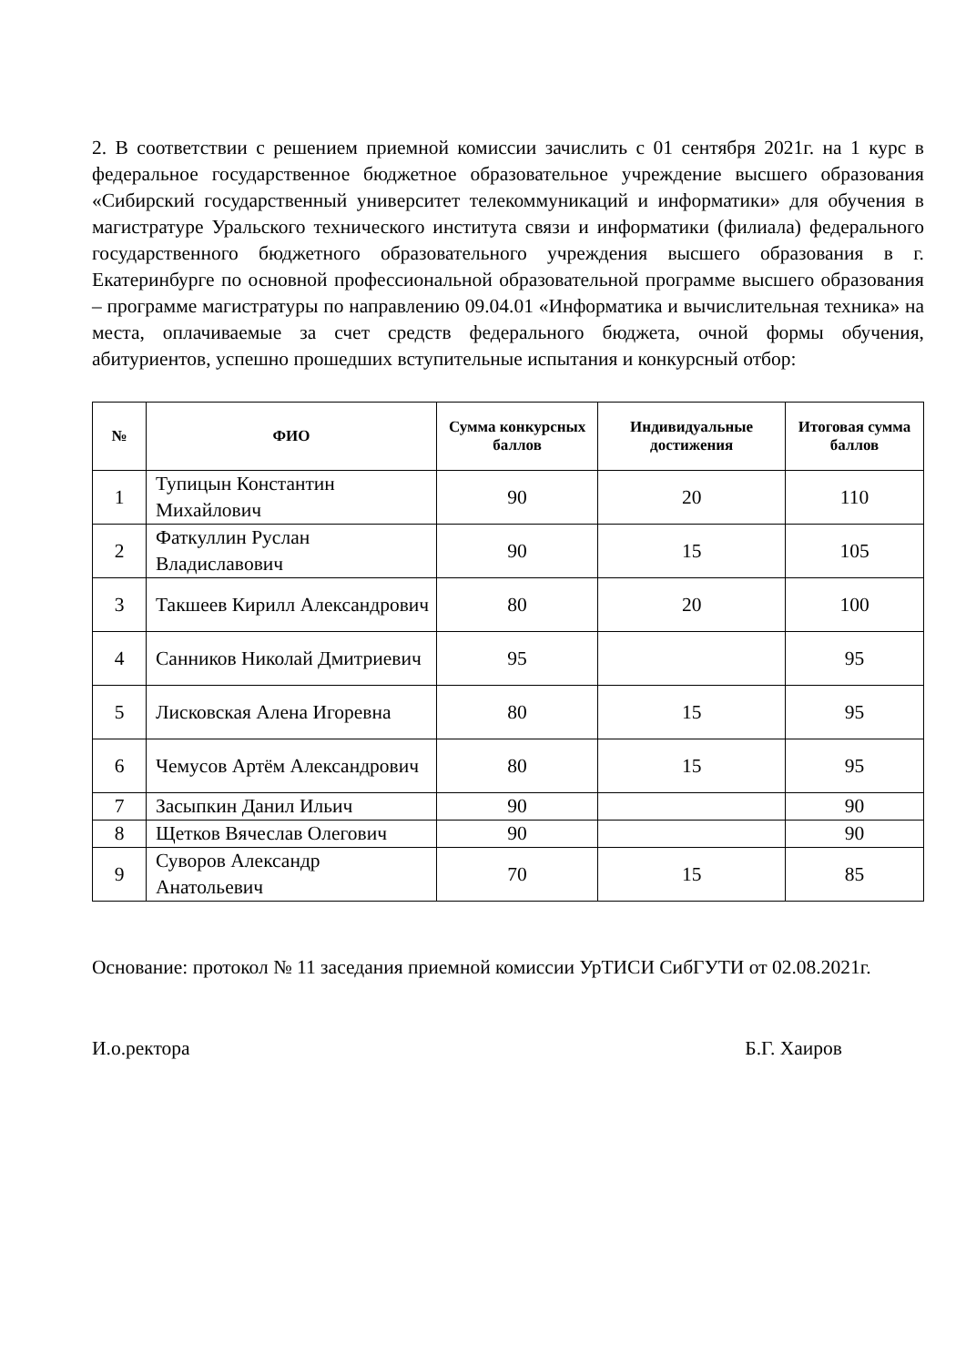2. В соответствии с решением приемной комиссии зачислить с 01 сентября 2021г. на 1 курс в федеральное государственное бюджетное образовательное учреждение высшего образования «Сибирский государственный университет телекоммуникаций и информатики» для обучения в магистратуре Уральского технического института связи и информатики (филиала) федерального государственного бюджетного образовательного учреждения высшего образования в г. Екатеринбурге по основной профессиональной образовательной программе высшего образования – программе магистратуры по направлению 09.04.01 «Информатика и вычислительная техника» на места, оплачиваемые за счет средств федерального бюджета, очной формы обучения, абитуриентов, успешно прошедших вступительные испытания и конкурсный отбор:
| № | ФИО | Сумма конкурсных баллов | Индивидуальные достижения | Итоговая сумма баллов |
| --- | --- | --- | --- | --- |
| 1 | Тупицын Константин Михайлович | 90 | 20 | 110 |
| 2 | Фаткуллин Руслан Владиславович | 90 | 15 | 105 |
| 3 | Такшеев Кирилл Александрович | 80 | 20 | 100 |
| 4 | Санников Николай Дмитриевич | 95 | | 95 |
| 5 | Лисковская Алена Игоревна | 80 | 15 | 95 |
| 6 | Чемусов Артём Александрович | 80 | 15 | 95 |
| 7 | Засыпкин Данил Ильич | 90 | | 90 |
| 8 | Щетков Вячеслав Олегович | 90 | | 90 |
| 9 | Суворов Александр Анатольевич | 70 | 15 | 85 |
Основание: протокол № 11 заседания приемной комиссии УрТИСИ СибГУТИ от 02.08.2021г.
И.о.ректора Б.Г. Хаиров